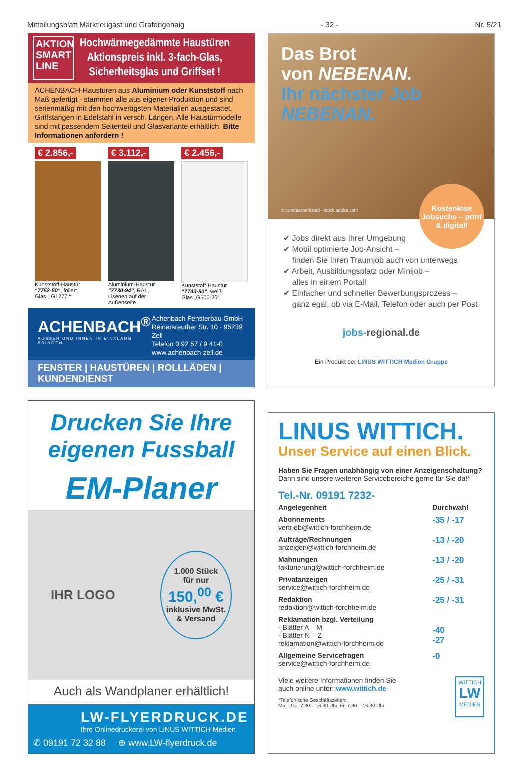Mitteilungsblatt Marktleugast und Grafengehaig - 32 - Nr. 5/21
AKTION SMART LINE
Hochwärmegedämmte Haustüren
Aktionspreis inkl. 3-fach-Glas,
Sicherheitsglas und Griffset !
ACHENBACH-Haustüren aus Aluminium oder Kunststoff nach Maß gefertigt - stammen alle aus eigener Produktion und sind serienmäßig mit den hochwertigsten Materialien ausgestattet. Griffstangen in Edelstahl in versch. Längen. Alle Haustürmodelle sind mit passendem Seitenteil und Glasvariante erhältlich. Bitte Informationen anfordern !
€ 2.856,-
Kunststoff-Haustür
“7752-50”, foliert,
Glas „ G1277 “
€ 3.112,-
Aluminium-Haustür
“7730-94”, RAL,
Lisenen auf der Außenseite
€ 2.456,-
Kunststoff-Haustür
“7743-50”, weiß
Glas „G500-25“
ACHENBACH<sup>®</sup>
AUSSEN UND INNEN IN EINKLANG BRINGEN
Achenbach Fensterbau GmbH
Reinersreuther Str. 10 · 95239 Zell
Telefon 0 92 57 / 9 41-0
www.achenbach-zell.de
FENSTER | HAUSTÜREN | ROLLLÄDEN | KUNDENDIENST
Das Brot
von NEBENAN.
Ihr nächster Job
NEBENAN.
© contrastwerkstatt - stock.adobe.com
Kostenlose Jobsuche – print & digital!
✔ Jobs direkt aus Ihrer Umgebung
✔ Mobil optimierte Job-Ansicht –
finden Sie Ihren Traumjob auch von unterwegs
✔ Arbeit, Ausbildungsplatz oder Minijob –
alles in einem Portal!
✔ Einfacher und schneller Bewerbungsprozess –
ganz egal, ob via E-Mail, Telefon oder auch per Post
jobs-regional.de
Ein Produkt der LINUS WITTICH Medien Gruppe
Drucken Sie Ihre
eigenen Fussball
EM-Planer
IHR LOGO 1.000 Stück
für nur
150,<sup>00</sup> €
inklusive MwSt.
& Versand
Auch als Wandplaner erhältlich!
LW-FLYERDRUCK.DE
Ihre Onlinedruckerei von LINUS WITTICH Medien
✆ 09191 72 32 88 ⊕ www.LW-flyerdruck.de
LINUS WITTICH.
Unser Service auf einen Blick.
Haben Sie Fragen unabhängig von einer Anzeigenschaltung?
Dann sind unsere weiteren Servicebereiche gerne für Sie da!*
Tel.-Nr. 09191 7232-
| Angelegenheit | Durchwahl |
| --- | --- |
| Abonnements vertrieb@wittich-forchheim.de | -35 / -17 |
| Aufträge/Rechnungen anzeigen@wittich-forchheim.de | -13 / -20 |
| Mahnungen fakturierung@wittich-forchheim.de | -13 / -20 |
| Privatanzeigen service@wittich-forchheim.de | -25 / -31 |
| Redaktion redaktion@wittich-forchheim.de | -25 / -31 |
| Reklamation bzgl. Verteilung - Blätter A – M - Blätter N – Z reklamation@wittich-forchheim.de | -40 -27 |
| Allgemeine Servicefragen service@wittich-forchheim.de | -0 |
Viele weitere Informationen finden Sie
auch online unter: www.wittich.de
*Telefonische Geschäftszeiten:
Mo. - Do. 7.30 – 16.30 Uhr, Fr. 7.30 – 13.30 Uhr
WITTICH
LW
MEDIEN